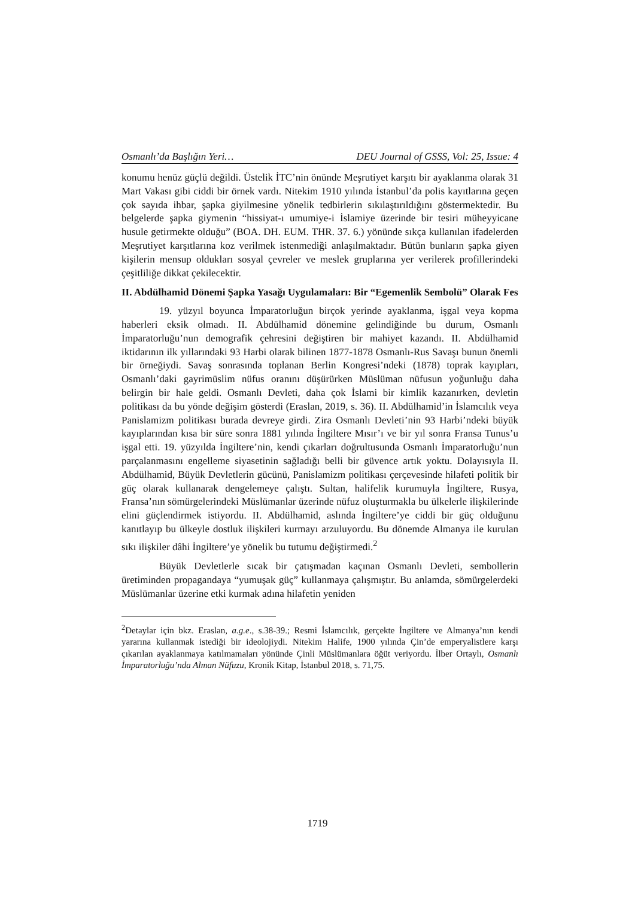Osmanlı’da Başlığın Yeri… DEU Journal of GSSS, Vol: 25, Issue: 4
konumu henüz güçlü değildi. Üstelik İTC’nin önünde Meşrutiyet karşıtı bir ayaklanma olarak 31 Mart Vakası gibi ciddi bir örnek vardı. Nitekim 1910 yılında İstanbul’da polis kayıtlarına geçen çok sayıda ihbar, şapka giyilmesine yönelik tedbirlerin sıkılaştırıldığını göstermektedir. Bu belgelerde şapka giymenin “hissiyat-ı umumiye-i İslamiye üzerinde bir tesiri müheyyicane husule getirmekte olduğu” (BOA. DH. EUM. THR. 37. 6.) yönünde sıkça kullanılan ifadelerden Meşrutiyet karşıtlarına koz verilmek istenmediği anlaşılmaktadır. Bütün bunların şapka giyen kişilerin mensup oldukları sosyal çevreler ve meslek gruplarına yer verilerek profillerindeki çeşitliliğe dikkat çekilecektir.
II. Abdülhamid Dönemi Şapka Yasağı Uygulamaları: Bir “Egemenlik Sembolü” Olarak Fes
19. yüzyıl boyunca İmparatorluğun birçok yerinde ayaklanma, işgal veya kopma haberleri eksik olmadı. II. Abdülhamid dönemine gelindiğinde bu durum, Osmanlı İmparatorluğu’nun demografik çehresini değiştiren bir mahiyet kazandı. II. Abdülhamid iktidarının ilk yıllarındaki 93 Harbi olarak bilinen 1877-1878 Osmanlı-Rus Savaşı bunun önemli bir örneğiydi. Savaş sonrasında toplanan Berlin Kongresi’ndeki (1878) toprak kayıpları, Osmanlı’daki gayrimüslim nüfus oranını düşürürken Müslüman nüfusun yoğunluğu daha belirgin bir hale geldi. Osmanlı Devleti, daha çok İslami bir kimlik kazanırken, devletin politikası da bu yönde değişim gösterdi (Eraslan, 2019, s. 36). II. Abdülhamid’in İslamcılık veya Panislamizm politikası burada devreye girdi. Zira Osmanlı Devleti’nin 93 Harbi’ndeki büyük kayıplarından kısa bir süre sonra 1881 yılında İngiltere Mısır’ı ve bir yıl sonra Fransa Tunus’u işgal etti. 19. yüzyılda İngiltere’nin, kendi çıkarları doğrultusunda Osmanlı İmparatorluğu’nun parçalanmasını engelleme siyasetinin sağladığı belli bir güvence artık yoktu. Dolayısıyla II. Abdülhamid, Büyük Devletlerin gücünü, Panislamizm politikası çerçevesinde hilafeti politik bir güç olarak kullanarak dengelemeye çalıştı. Sultan, halifelik kurumuyla İngiltere, Rusya, Fransa’nın sömürgelerindeki Müslümanlar üzerinde nüfuz oluşturmakla bu ülkelerle ilişkilerinde elini güçlendirmek istiyordu. II. Abdülhamid, aslında İngiltere’ye ciddi bir güç olduğunu kanıtlayıp bu ülkeyle dostluk ilişkileri kurmayı arzuluyordu. Bu dönemde Almanya ile kurulan sıkı ilişkiler dâhi İngiltere’ye yönelik bu tutumu değiştirmedi.<sup>2</sup>
Büyük Devletlerle sıcak bir çatışmadan kaçınan Osmanlı Devleti, sembollerin üretiminden propagandaya “yumuşak güç” kullanmaya çalışmıştır. Bu anlamda, sömürgelerdeki Müslümanlar üzerine etki kurmak adına hilafetin yeniden
<sup>2</sup> Detaylar için bkz. Eraslan, a.g.e., s.38-39.; Resmi İslamcılık, gerçekte İngiltere ve Almanya’nın kendi yararına kullanmak istediği bir ideolojiydi. Nitekim Halife, 1900 yılında Çin’de emperyalistlere karşı çıkarılan ayaklanmaya katılmamaları yönünde Çinli Müslümanlara öğüt veriyordu. İlber Ortaylı, Osmanlı İmparatorluğu’nda Alman Nüfuzu, Kronik Kitap, İstanbul 2018, s. 71,75.
1719